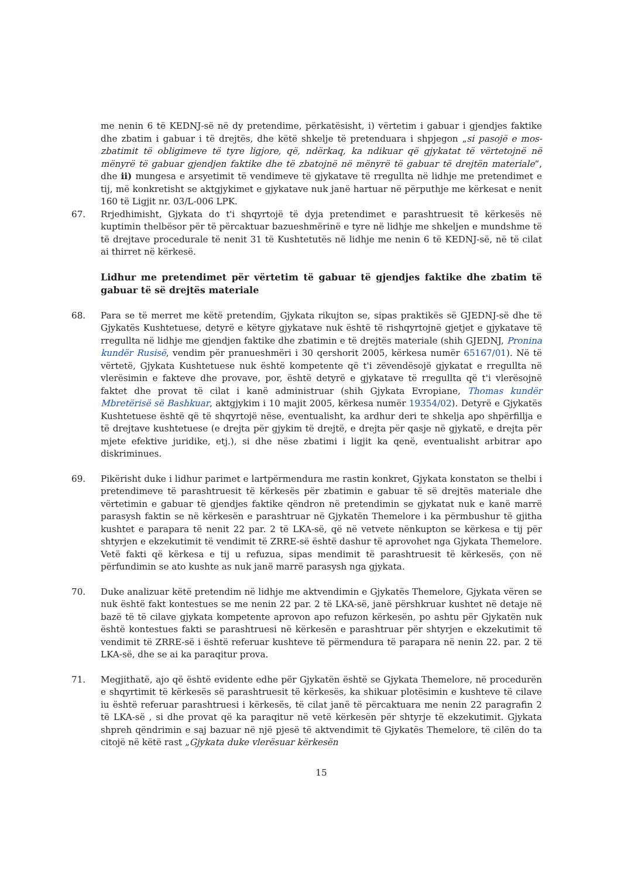me nenin 6 të KEDNJ-së në dy pretendime, përkatësisht, i) vërtetim i gabuar i gjendjes faktike dhe zbatim i gabuar i të drejtës, dhe këtë shkelje të pretenduara i shpjegon „si pasojë e mos-zbatimit të obligimeve të tyre ligjore, që, ndërkaq, ka ndikuar që gjykatat të vërtetojnë në mënyrë të gabuar gjendjen faktike dhe të zbatojnë në mënyrë të gabuar të drejtën materiale“, dhe ii) mungesa e arsyetimit të vendimeve të gjykatave të rregullta në lidhje me pretendimet e tij, më konkretisht se aktgjykimet e gjykatave nuk janë hartuar në përputhje me kërkesat e nenit 160 të Ligjit nr. 03/L-006 LPK.
67. Rrjedhimisht, Gjykata do t'i shqyrtojë të dyja pretendimet e parashtruesit të kërkesës në kuptimin thelbësor për të përcaktuar bazueshmërinë e tyre në lidhje me shkeljen e mundshme të të drejtave procedurale të nenit 31 të Kushtetutës në lidhje me nenin 6 të KEDNJ-së, në të cilat ai thirret në kërkesë.
Lidhur me pretendimet për vërtetim të gabuar të gjendjes faktike dhe zbatim të gabuar të së drejtës materiale
68. Para se të merret me këtë pretendim, Gjykata rikujton se, sipas praktikës së GJEDNJ-së dhe të Gjykatës Kushtetuese, detyrë e këtyre gjykatave nuk është të rishqyrtojnë gjetjet e gjykatave të rregullta në lidhje me gjendjen faktike dhe zbatimin e të drejtës materiale (shih GJEDNJ, Pronina kundër Rusisë, vendim për pranueshmëri i 30 qershorit 2005, kërkesa numër 65167/01). Në të vërtetë, Gjykata Kushtetuese nuk është kompetente që t'i zëvendësojë gjykatat e rregullta në vlerësimin e fakteve dhe provave, por, është detyrë e gjykatave të rregullta që t'i vlerësojnë faktet dhe provat të cilat i kanë administruar (shih Gjykata Evropiane, Thomas kundër Mbretërisë së Bashkuar, aktgjykim i 10 majit 2005, kërkesa numër 19354/02). Detyrë e Gjykatës Kushtetuese është që të shqyrtojë nëse, eventualisht, ka ardhur deri te shkelja apo shpërfillja e të drejtave kushtetuese (e drejta për gjykim të drejtë, e drejta për qasje në gjykatë, e drejta për mjete efektive juridike, etj.), si dhe nëse zbatimi i ligjit ka qenë, eventualisht arbitrar apo diskriminues.
69. Pikërisht duke i lidhur parimet e lartpërmendura me rastin konkret, Gjykata konstaton se thelbi i pretendimeve të parashtruesit të kërkesës për zbatimin e gabuar të së drejtës materiale dhe vërtetimin e gabuar të gjendjes faktike qëndron në pretendimin se gjykatat nuk e kanë marrë parasysh faktin se në kërkesën e parashtruar në Gjykatën Themelore i ka përmbushur të gjitha kushtet e parapara të nenit 22 par. 2 të LKA-së, që në vetvete nënkupton se kërkesa e tij për shtyrjen e ekzekutimit të vendimit të ZRRE-së është dashur të aprovohet nga Gjykata Themelore. Vetë fakti që kërkesa e tij u refuzua, sipas mendimit të parashtruesit të kërkesës, çon në përfundimin se ato kushte as nuk janë marrë parasysh nga gjykata.
70. Duke analizuar këtë pretendim në lidhje me aktvendimin e Gjykatës Themelore, Gjykata vëren se nuk është fakt kontestues se me nenin 22 par. 2 të LKA-së, janë përshkruar kushtet në detaje në bazë të të cilave gjykata kompetente aprovon apo refuzon kërkesën, po ashtu për Gjykatën nuk është kontestues fakti se parashtruesi në kërkesën e parashtruar për shtyrjen e ekzekutimit të vendimit të ZRRE-së i është referuar kushteve të përmendura të parapara në nenin 22. par. 2 të LKA-së, dhe se ai ka paraqitur prova.
71. Megjithatë, ajo që është evidente edhe për Gjykatën është se Gjykata Themelore, në procedurën e shqyrtimit të kërkesës së parashtruesit të kërkesës, ka shikuar plotësimin e kushteve të cilave iu është referuar parashtruesi i kërkesës, të cilat janë të përcaktuara me nenin 22 paragrafin 2 të LKA-së , si dhe provat që ka paraqitur në vetë kërkesën për shtyrje të ekzekutimit. Gjykata shpreh qëndrimin e saj bazuar në një pjesë të aktvendimit të Gjykatës Themelore, të cilën do ta citojë në këtë rast „Gjykata duke vlerësuar kërkesën
15